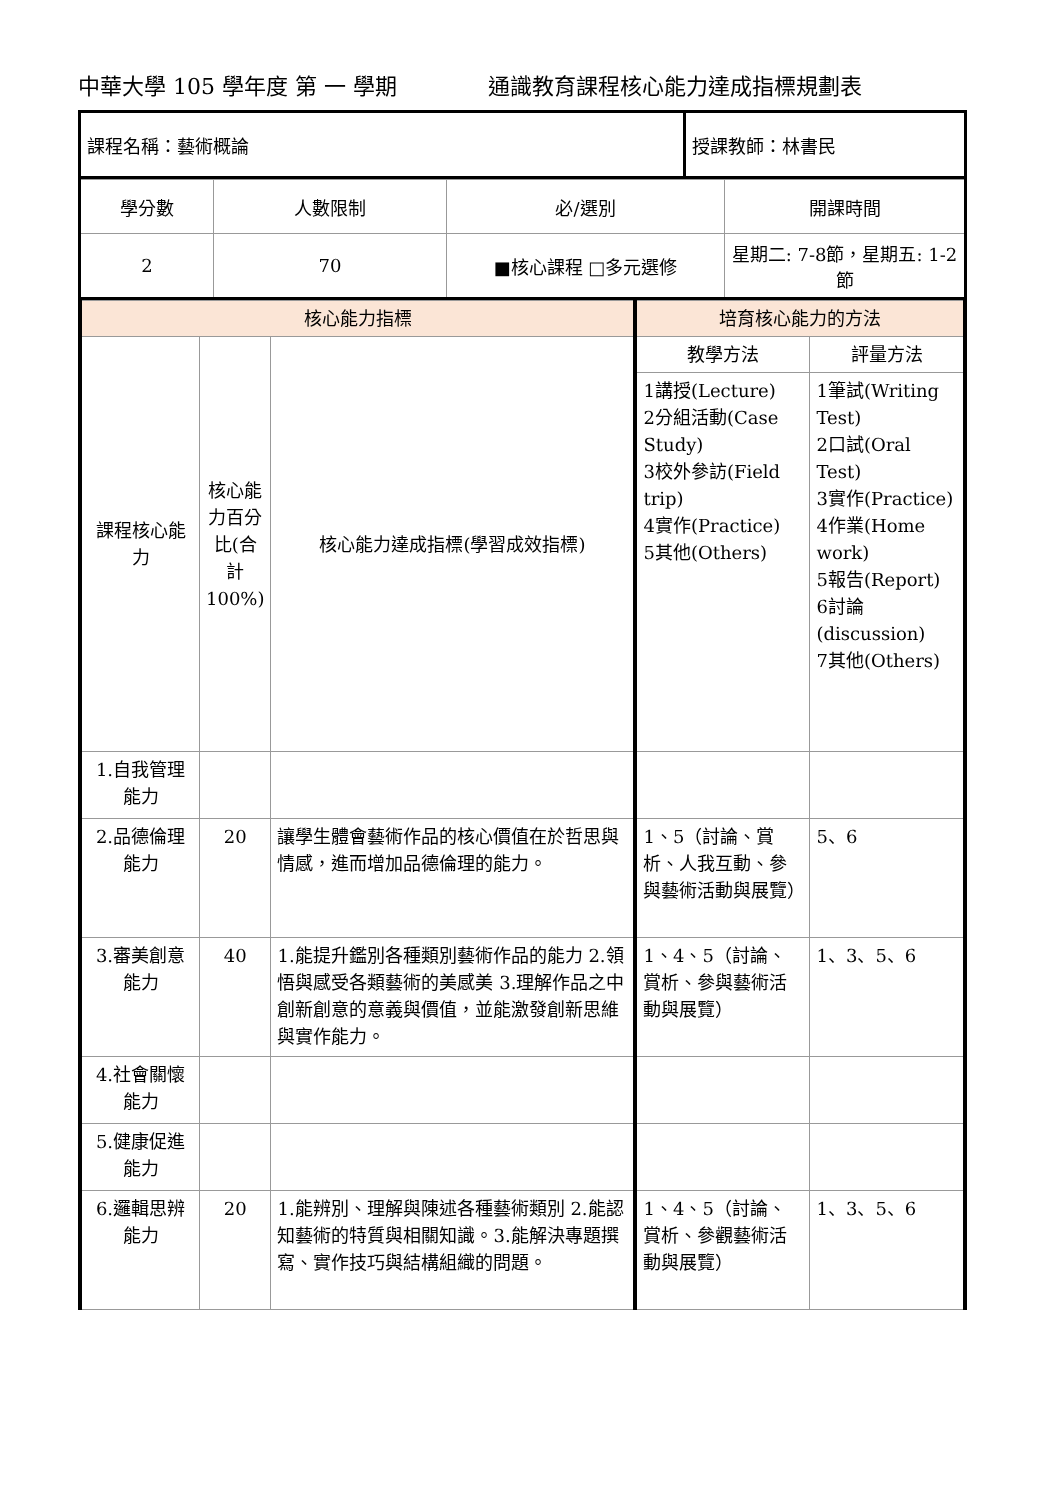中華大學 105 學年度 第 一 學期 通識教育課程核心能力達成指標規劃表
| 課程名稱：藝術概論 | 授課教師：林書民 |
| 學分數 | 人數限制 | 必/選別 | 開課時間 |
| 2 | 70 | ■核心課程 □多元選修 | 星期二: 7-8節，星期五: 1-2節 |
| 核心能力指標 | | | 培育核心能力的方法 | |
| --- | --- | --- | --- | --- |
| 課程核心能力 | 核心能力百分比(合計100%) | 核心能力達成指標(學習成效指標) | 教學方法 | 評量方法 |
| | | | 1講授(Lecture) 2分組活動(Case Study) 3校外參訪(Field trip) 4實作(Practice) 5其他(Others) | 1筆試(Writing Test) 2口試(Oral Test) 3實作(Practice) 4作業(Home work) 5報告(Report) 6討論(discussion) 7其他(Others) |
| 1.自我管理能力 | | | | |
| 2.品德倫理能力 | 20 | 讓學生體會藝術作品的核心價值在於哲思與情感，進而增加品德倫理的能力。 | 1、5（討論、賞析、人我互動、參與藝術活動與展覽） | 5、6 |
| 3.審美創意能力 | 40 | 1.能提升鑑別各種類別藝術作品的能力 2.領悟與感受各類藝術的美感美 3.理解作品之中創新創意的意義與價值，並能激發創新思維與實作能力。 | 1、4、5（討論、賞析、參與藝術活動與展覽） | 1、3、5、6 |
| 4.社會關懷能力 | | | | |
| 5.健康促進能力 | | | | |
| 6.邏輯思辨能力 | 20 | 1.能辨別、理解與陳述各種藝術類別 2.能認知藝術的特質與相關知識。3.能解決專題撰寫、實作技巧與結構組織的問題。 | 1、4、5（討論、賞析、參觀藝術活動與展覽） | 1、3、5、6 |